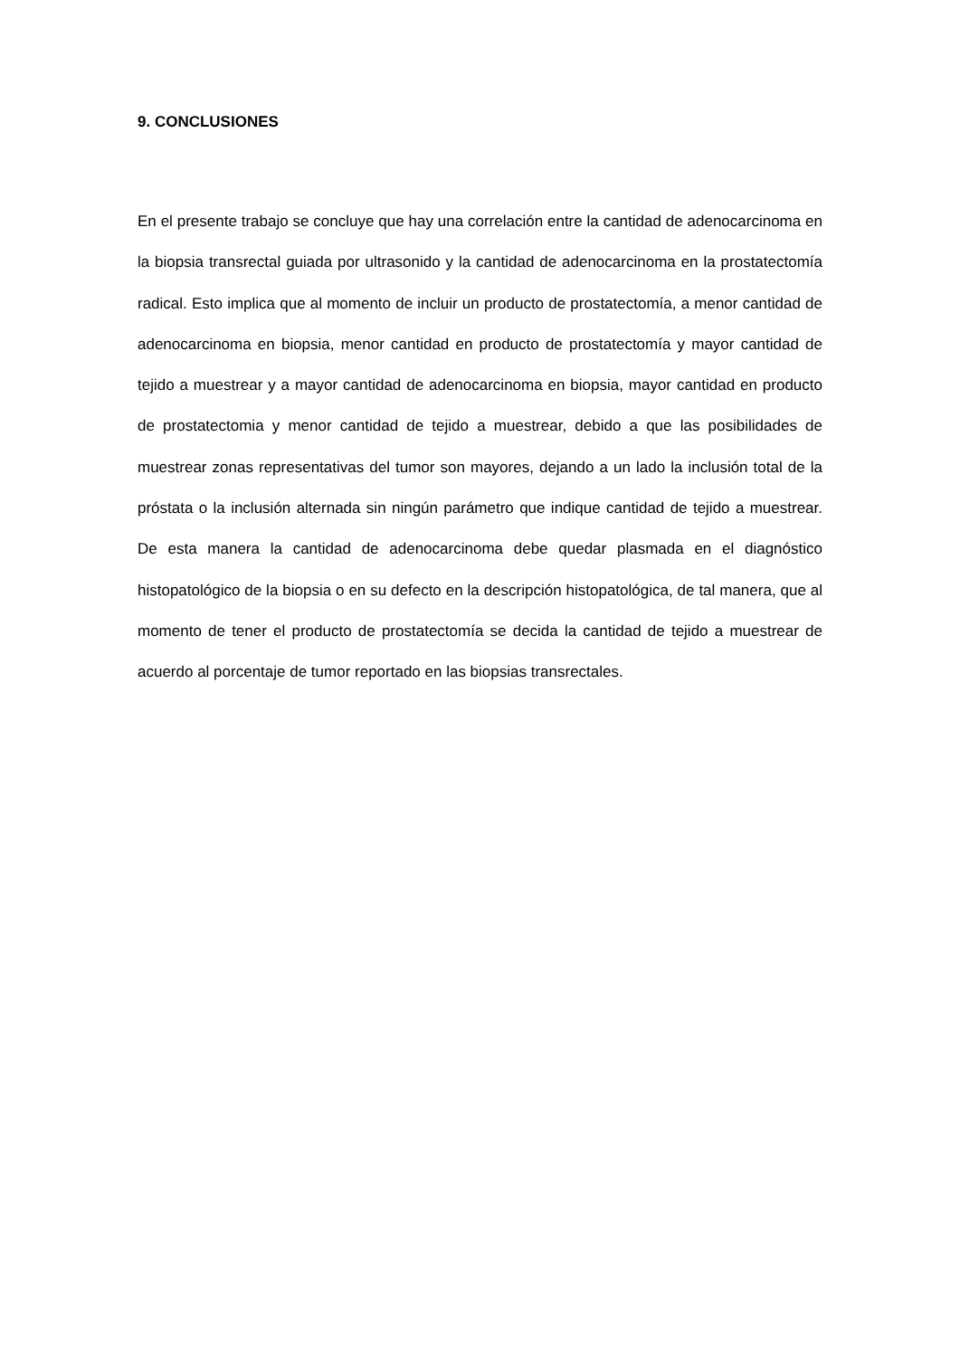9. CONCLUSIONES
En el presente trabajo se concluye que hay una correlación entre la cantidad de adenocarcinoma en la biopsia transrectal guiada por ultrasonido y la cantidad de adenocarcinoma en la prostatectomía radical. Esto implica que al momento de incluir un producto de prostatectomía, a menor cantidad de adenocarcinoma en biopsia, menor cantidad en producto de prostatectomía y mayor cantidad de tejido a muestrear y a mayor cantidad de adenocarcinoma en biopsia, mayor cantidad en producto de prostatectomia y menor cantidad de tejido a muestrear, debido a que las posibilidades de muestrear zonas representativas del tumor son mayores, dejando a un lado la inclusión total de la próstata o la inclusión alternada sin ningún parámetro que indique cantidad de tejido a muestrear. De esta manera la cantidad de adenocarcinoma debe quedar plasmada en el diagnóstico histopatológico de la biopsia o en su defecto en la descripción histopatológica, de tal manera, que al momento de tener el producto de prostatectomía se decida la cantidad de tejido a muestrear de acuerdo al porcentaje de tumor reportado en las biopsias transrectales.